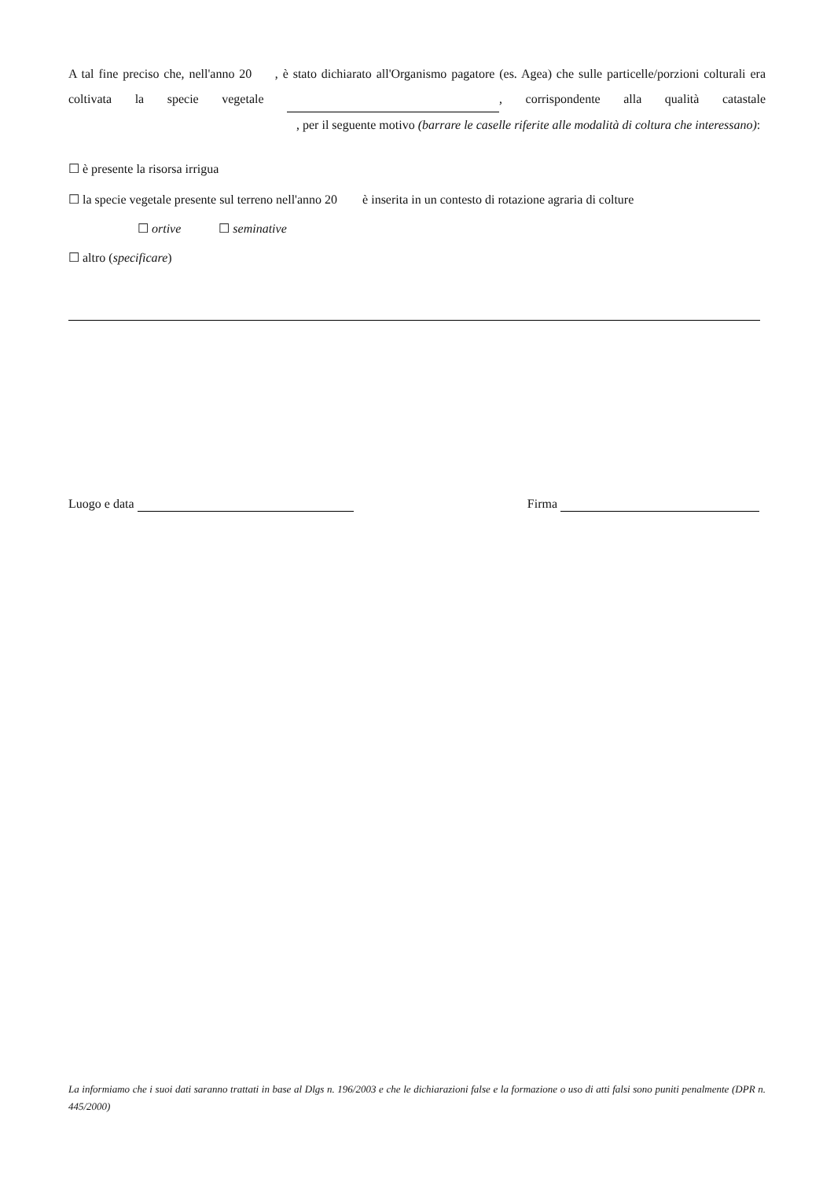A tal fine preciso che, nell'anno 20 , è stato dichiarato all'Organismo pagatore (es. Agea) che sulle particelle/porzioni colturali era coltivata la specie vegetale , corrispondente alla qualità catastale , per il seguente motivo (barrare le caselle riferite alle modalità di coltura che interessano):
☐ è presente la risorsa irrigua
☐ la specie vegetale presente sul terreno nell'anno 20 è inserita in un contesto di rotazione agraria di colture
☐ ortive ☐ seminative
☐ altro (specificare)
Luogo e data Firma
La informiamo che i suoi dati saranno trattati in base al Dlgs n. 196/2003 e che le dichiarazioni false e la formazione o uso di atti falsi sono puniti penalmente (DPR n. 445/2000)